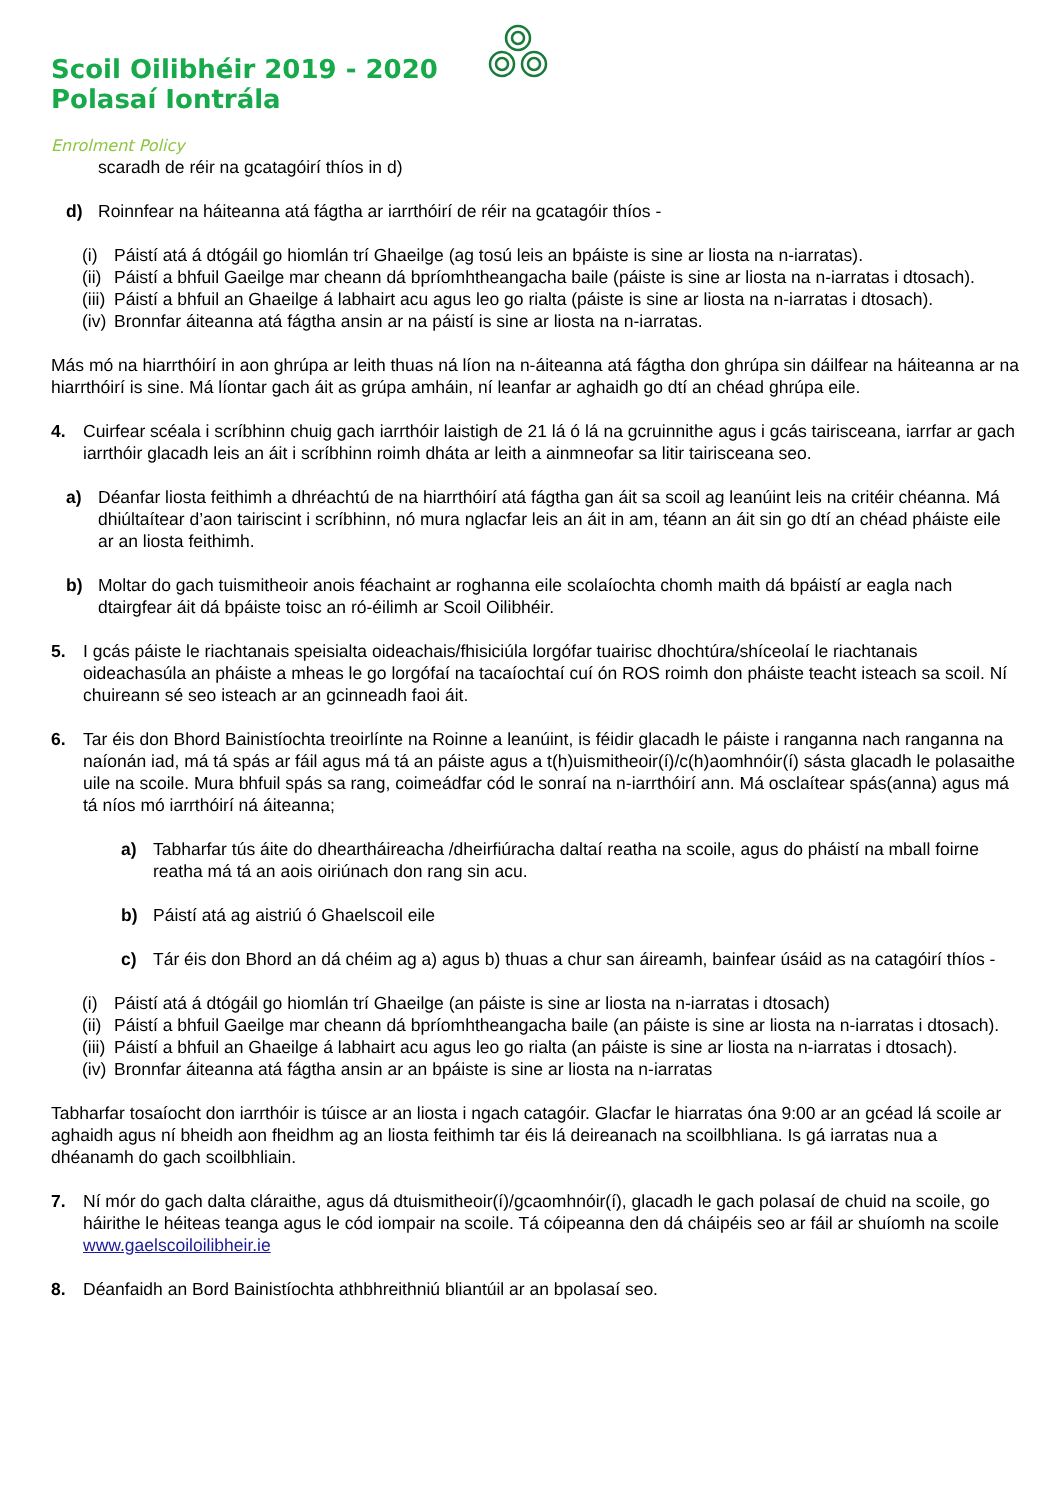Scoil Oilibhéir 2019 - 2020
Polasaí Iontrála
Enrolment Policy
scaradh de réir na gcatagóirí thíos in d)
d) Roinnfear na háiteanna atá fágtha ar iarrthóirí de réir na gcatagóir thíos -
(i) Páistí atá á dtógáil go hiomlán trí Ghaeilge (ag tosú leis an bpáiste is sine ar liosta na n-iarratas).
(ii) Páistí a bhfuil Gaeilge mar cheann dá bpríomhtheangacha baile (páiste is sine ar liosta na n-iarratas i dtosach).
(iii) Páistí a bhfuil an Ghaeilge á labhairt acu agus leo go rialta (páiste is sine ar liosta na n-iarratas i dtosach).
(iv) Bronnfar áiteanna atá fágtha ansin ar na páistí is sine ar liosta na n-iarratas.
Más mó na hiarrthóirí in aon ghrúpa ar leith thuas ná líon na n-áiteanna atá fágtha don ghrúpa sin dáilfear na háiteanna ar na hiarrthóirí is sine. Má líontar gach áit as grúpa amháin, ní leanfar ar aghaidh go dtí an chéad ghrúpa eile.
4. Cuirfear scéala i scríbhinn chuig gach iarrthóir laistigh de 21 lá ó lá na gcruinnithe agus i gcás tairisceana, iarrfar ar gach iarrthóir glacadh leis an áit i scríbhinn roimh dháta ar leith a ainmneofar sa litir tairisceana seo.
a) Déanfar liosta feithimh a dhréachtú de na hiarrthóirí atá fágtha gan áit sa scoil ag leanúint leis na critéir chéanna. Má dhiúltaítear d’aon tairiscint i scríbhinn, nó mura nglacfar leis an áit in am, téann an áit sin go dtí an chéad pháiste eile ar an liosta feithimh.
b) Moltar do gach tuismitheoir anois féachaint ar roghanna eile scolaíochta chomh maith dá bpáistí ar eagla nach dtairgfear áit dá bpáiste toisc an ró-éilimh ar Scoil Oilibhéir.
5. I gcás páiste le riachtanais speisialta oideachais/fhisiciúla lorgófar tuairisc dhochtúra/shíceolaí le riachtanais oideachasúla an pháiste a mheas le go lorgófaí na tacaíochtaí cuí ón ROS roimh don pháiste teacht isteach sa scoil. Ní chuireann sé seo isteach ar an gcinneadh faoi áit.
6. Tar éis don Bhord Bainistíochta treoirlínte na Roinne a leanúint, is féidir glacadh le páiste i ranganna nach ranganna na naíonán iad, má tá spás ar fáil agus má tá an páiste agus a t(h)uismitheoir(í)/c(h)aomhnóir(í) sásta glacadh le polasaithe uile na scoile. Mura bhfuil spás sa rang, coimeádfar cód le sonraí na n-iarrthóirí ann. Má osclaítear spás(anna) agus má tá níos mó iarrthóirí ná áiteanna;
a) Tabharfar tús áite do dheartháireacha /dheirfiúracha daltaí reatha na scoile, agus do pháistí na mball foirne reatha má tá an aois oiriúnach don rang sin acu.
b) Páistí atá ag aistriú ó Ghaelscoil eile
c) Tár éis don Bhord an dá chéim ag a) agus b) thuas a chur san áireamh, bainfear úsáid as na catagóirí thíos -
(i) Páistí atá á dtógáil go hiomlán trí Ghaeilge (an páiste is sine ar liosta na n-iarratas i dtosach)
(ii) Páistí a bhfuil Gaeilge mar cheann dá bpríomhtheangacha baile (an páiste is sine ar liosta na n-iarratas i dtosach).
(iii) Páistí a bhfuil an Ghaeilge á labhairt acu agus leo go rialta (an páiste is sine ar liosta na n-iarratas i dtosach).
(iv) Bronnfar áiteanna atá fágtha ansin ar an bpáiste is sine ar liosta na n-iarratas
Tabharfar tosaíocht don iarrthóir is túisce ar an liosta i ngach catagóir. Glacfar le hiarratas óna 9:00 ar an gcéad lá scoile ar aghaidh agus ní bheidh aon fheidhm ag an liosta feithimh tar éis lá deireanach na scoilbhliana. Is gá iarratas nua a dhéanamh do gach scoilbhliain.
7. Ní mór do gach dalta cláraithe, agus dá dtuismitheoir(í)/gcaomhnóir(í), glacadh le gach polasaí de chuid na scoile, go háirithe le héiteas teanga agus le cód iompair na scoile. Tá cóipeanna den dá cháipéis seo ar fáil ar shuíomh na scoile www.gaelscoiloilibheir.ie
8. Déanfaidh an Bord Bainistíochta athbhreithniú bliantúil ar an bpolasaí seo.